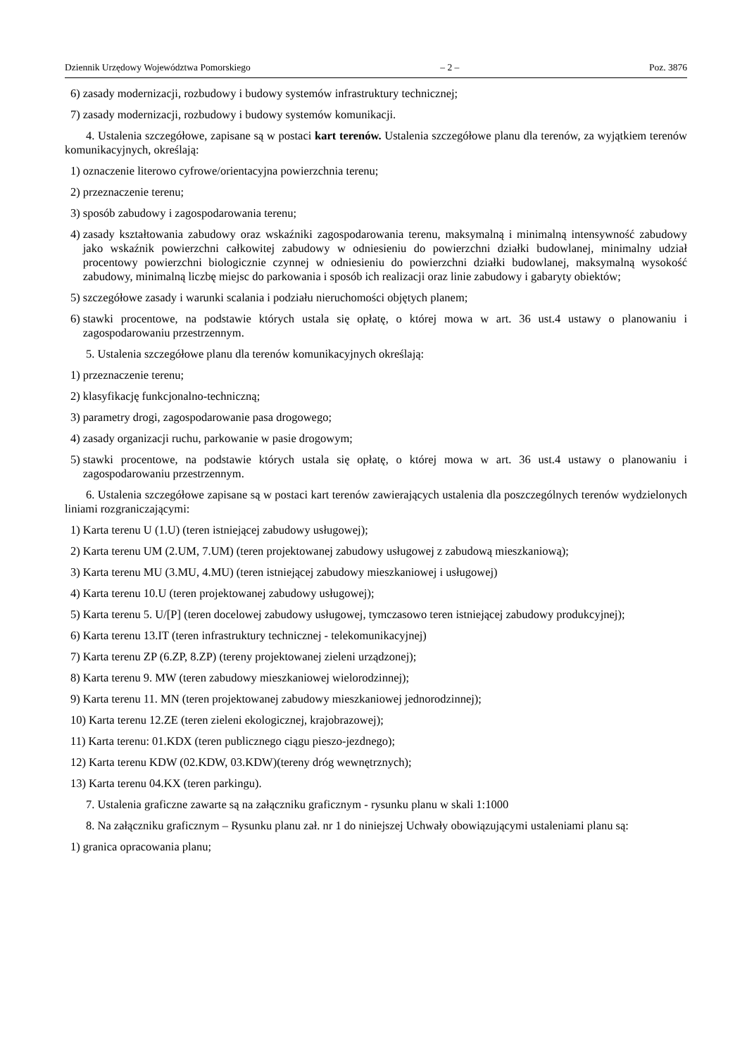Dziennik Urzędowy Województwa Pomorskiego – 2 – Poz. 3876
6) zasady modernizacji, rozbudowy i budowy systemów infrastruktury technicznej;
7) zasady modernizacji, rozbudowy i budowy systemów komunikacji.
4. Ustalenia szczegółowe, zapisane są w postaci kart terenów. Ustalenia szczegółowe planu dla terenów, za wyjątkiem terenów komunikacyjnych, określają:
1) oznaczenie literowo cyfrowe/orientacyjna powierzchnia terenu;
2) przeznaczenie terenu;
3) sposób zabudowy i zagospodarowania terenu;
4) zasady kształtowania zabudowy oraz wskaźniki zagospodarowania terenu, maksymalną i minimalną intensywność zabudowy jako wskaźnik powierzchni całkowitej zabudowy w odniesieniu do powierzchni działki budowlanej, minimalny udział procentowy powierzchni biologicznie czynnej w odniesieniu do powierzchni działki budowlanej, maksymalną wysokość zabudowy, minimalną liczbę miejsc do parkowania i sposób ich realizacji oraz linie zabudowy i gabaryty obiektów;
5) szczegółowe zasady i warunki scalania i podziału nieruchomości objętych planem;
6) stawki procentowe, na podstawie których ustala się opłatę, o której mowa w art. 36 ust.4 ustawy o planowaniu i zagospodarowaniu przestrzennym.
5. Ustalenia szczegółowe planu dla terenów komunikacyjnych określają:
1) przeznaczenie terenu;
2) klasyfikację funkcjonalno-techniczną;
3) parametry drogi, zagospodarowanie pasa drogowego;
4) zasady organizacji ruchu, parkowanie w pasie drogowym;
5) stawki procentowe, na podstawie których ustala się opłatę, o której mowa w art. 36 ust.4 ustawy o planowaniu i zagospodarowaniu przestrzennym.
6. Ustalenia szczegółowe zapisane są w postaci kart terenów zawierających ustalenia dla poszczególnych terenów wydzielonych liniami rozgraniczającymi:
1) Karta terenu U (1.U) (teren istniejącej zabudowy usługowej);
2) Karta terenu UM (2.UM, 7.UM) (teren projektowanej zabudowy usługowej z zabudową mieszkaniową);
3) Karta terenu MU (3.MU, 4.MU) (teren istniejącej zabudowy mieszkaniowej i usługowej)
4) Karta terenu 10.U (teren projektowanej zabudowy usługowej);
5) Karta terenu 5. U/[P] (teren docelowej zabudowy usługowej, tymczasowo teren istniejącej zabudowy produkcyjnej);
6) Karta terenu 13.IT (teren infrastruktury technicznej - telekomunikacyjnej)
7) Karta terenu ZP (6.ZP, 8.ZP) (tereny projektowanej zieleni urządzonej);
8) Karta terenu 9. MW (teren zabudowy mieszkaniowej wielorodzinnej);
9) Karta terenu 11. MN (teren projektowanej zabudowy mieszkaniowej jednorodzinnej);
10) Karta terenu 12.ZE (teren zieleni ekologicznej, krajobrazowej);
11) Karta terenu: 01.KDX (teren publicznego ciągu pieszo-jezdnego);
12) Karta terenu KDW (02.KDW, 03.KDW)(tereny dróg wewnętrznych);
13) Karta terenu 04.KX (teren parkingu).
7. Ustalenia graficzne zawarte są na załączniku graficznym - rysunku planu w skali 1:1000
8. Na załączniku graficznym – Rysunku planu zał. nr 1 do niniejszej Uchwały obowiązującymi ustaleniami planu są:
1) granica opracowania planu;